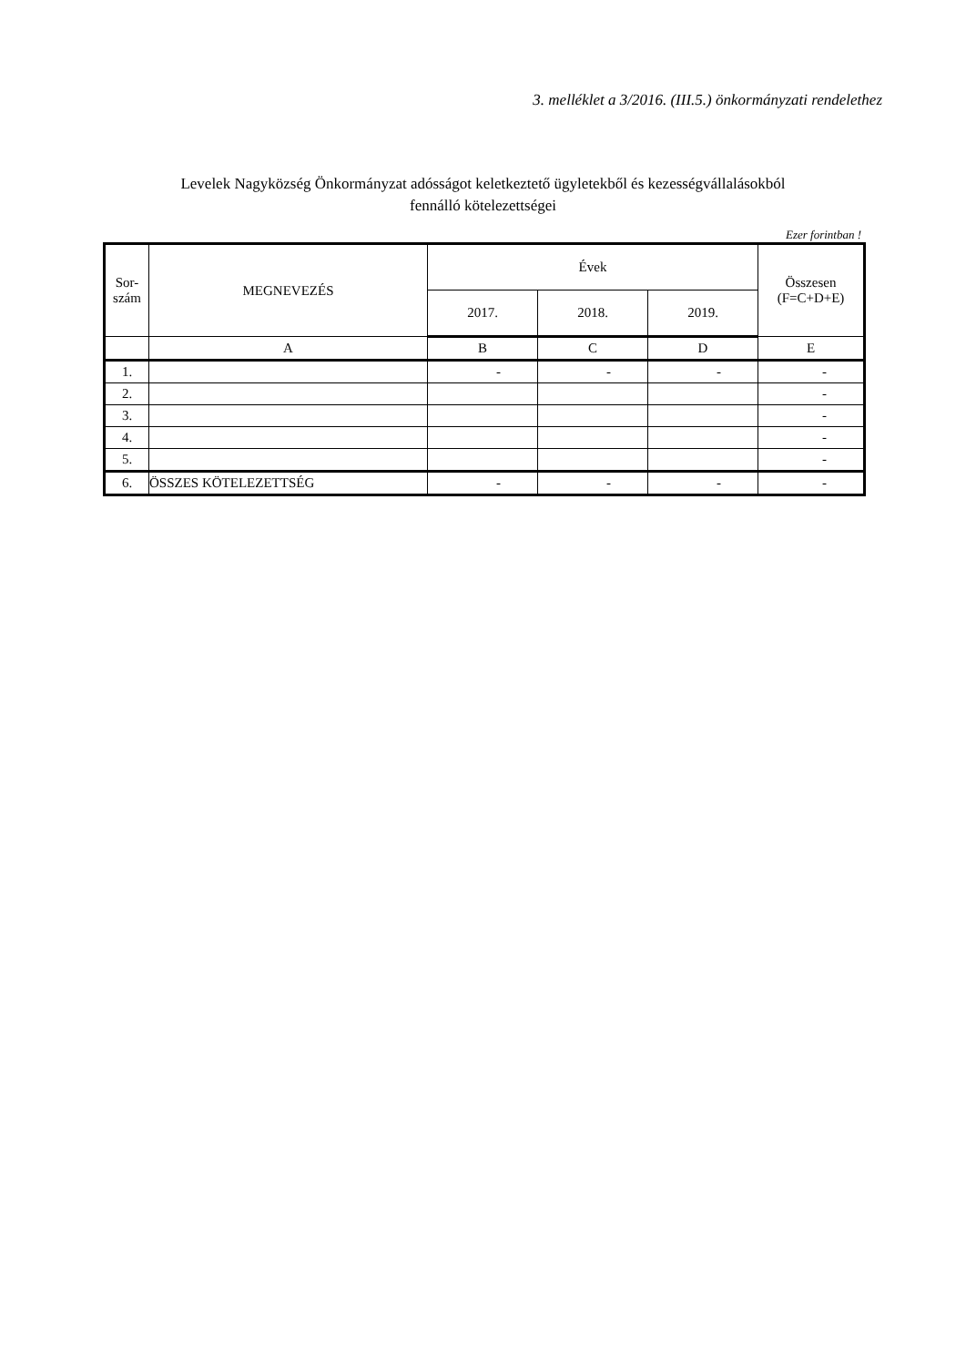3. melléklet a 3/2016. (III.5.) önkormányzati rendelethez
Levelek Nagyközség Önkormányzat adósságot keletkeztető ügyletekből és kezességvállalásokból
fennálló kötelezettségei
Ezer forintban !
| Sor- szám | MEGNEVEZÉS | Évek | | | Összesen (F=C+D+E) |
| --- | --- | --- | --- | --- | --- |
| | | 2017. | 2018. | 2019. | |
| | A | B | C | D | E |
| 1. | | - | - | - | - |
| 2. | | | | | - |
| 3. | | | | | - |
| 4. | | | | | - |
| 5. | | | | | - |
| 6. | ÖSSZES KÖTELEZETTSÉG | - | - | - | - |